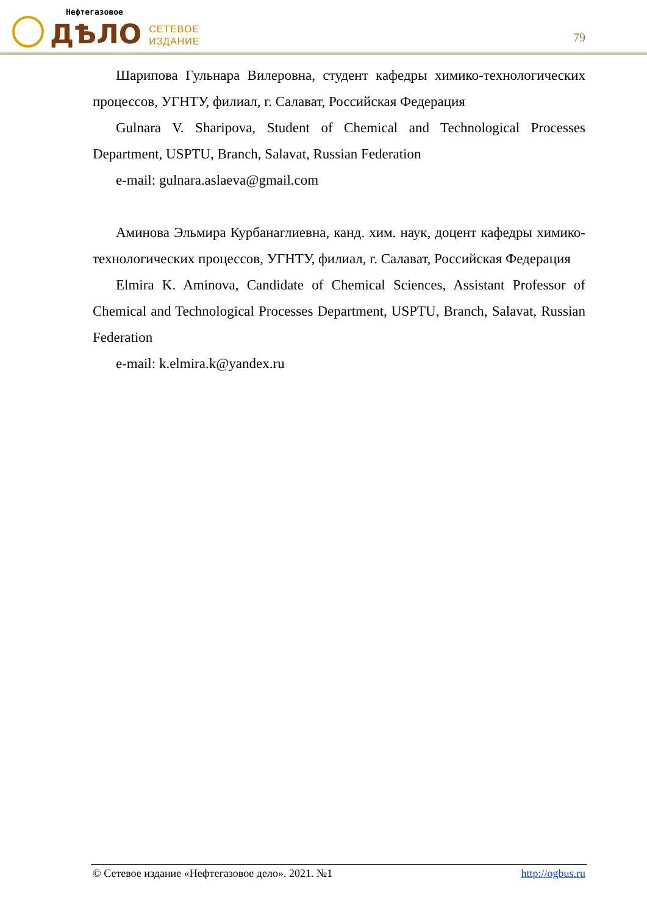Нефтегазовое
ДѢЛО
СЕТЕВОЕ
ИЗДАНИЕ
79
Шарипова Гульнара Вилеровна, студент кафедры химико-технологических процессов, УГНТУ, филиал, г. Салават, Российская Федерация
Gulnara V. Sharipova, Student of Chemical and Technological Processes Department, USPTU, Branch, Salavat, Russian Federation
e-mail: gulnara.aslaeva@gmail.com
Аминова Эльмира Курбанаглиевна, канд. хим. наук, доцент кафедры химико-технологических процессов, УГНТУ, филиал, г. Салават, Российская Федерация
Elmira K. Aminova, Candidate of Chemical Sciences, Assistant Professor of Chemical and Technological Processes Department, USPTU, Branch, Salavat, Russian Federation
e-mail: k.elmira.k@yandex.ru
© Сетевое издание «Нефтегазовое дело». 2021. №1 http://ogbus.ru